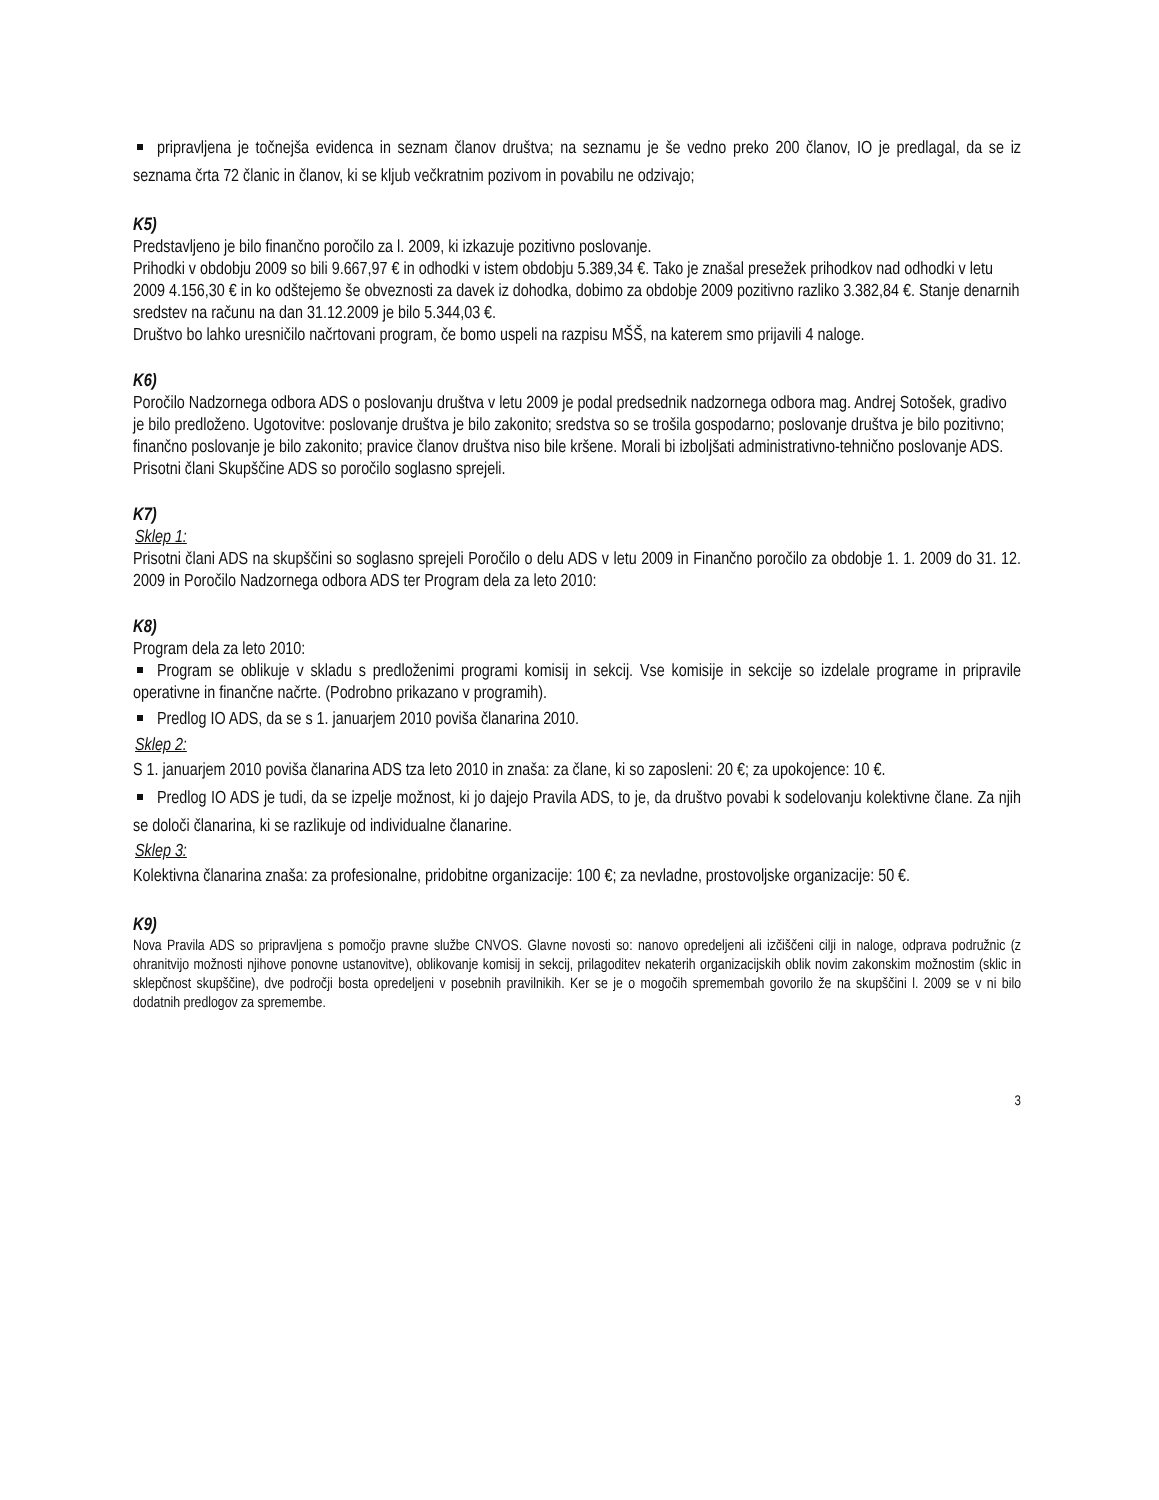pripravljena je točnejša evidenca in seznam članov društva; na seznamu je še vedno preko 200 članov, IO je predlagal, da se iz seznama črta 72 članic in članov, ki se kljub večkratnim pozivom in povabilu ne odzivajo;
K5)
Predstavljeno je bilo finančno poročilo za l. 2009, ki izkazuje pozitivno poslovanje.
Prihodki v obdobju 2009 so bili 9.667,97 € in odhodki v istem obdobju 5.389,34 €. Tako je znašal presežek prihodkov nad odhodki v letu 2009 4.156,30 € in ko odštejemo še obveznosti za davek iz dohodka, dobimo za obdobje 2009 pozitivno razliko 3.382,84 €. Stanje denarnih sredstev na računu na dan 31.12.2009 je bilo 5.344,03 €.
Društvo bo lahko uresničilo načrtovani program, če bomo uspeli na razpisu MŠŠ, na katerem smo prijavili 4 naloge.
K6)
Poročilo Nadzornega odbora ADS o poslovanju društva v letu 2009 je podal predsednik nadzornega odbora mag. Andrej Sotošek, gradivo je bilo predloženo. Ugotovitve: poslovanje društva je bilo zakonito; sredstva so se trošila gospodarno; poslovanje društva je bilo pozitivno; finančno poslovanje je bilo zakonito; pravice članov društva niso bile kršene. Morali bi izboljšati administrativno-tehnično poslovanje ADS.
Prisotni člani Skupščine ADS so poročilo soglasno sprejeli.
K7)
Sklep 1:
Prisotni člani ADS na skupščini so soglasno sprejeli Poročilo o delu ADS v letu 2009 in Finančno poročilo za obdobje 1. 1. 2009 do 31. 12. 2009 in Poročilo Nadzornega odbora ADS ter Program dela za leto 2010:
K8)
Program dela za leto 2010:
Program se oblikuje v skladu s predloženimi programi komisij in sekcij. Vse komisije in sekcije so izdelale programe in pripravile operativne in finančne načrte. (Podrobno prikazano v programih).
Predlog IO ADS, da se s 1. januarjem 2010 poviša članarina 2010.
Sklep 2:
S 1. januarjem 2010 poviša članarina ADS tza leto 2010 in znaša: za člane, ki so zaposleni: 20 €; za upokojence: 10 €.
Predlog IO ADS je tudi, da se izpelje možnost, ki jo dajejo Pravila ADS, to je, da društvo povabi k sodelovanju kolektivne člane. Za njih se določi članarina, ki se razlikuje od individualne članarine.
Sklep 3:
Kolektivna članarina znaša: za profesionalne, pridobitne organizacije: 100 €; za nevladne, prostovoljske organizacije: 50 €.
K9)
Nova Pravila ADS so pripravljena s pomočjo pravne službe CNVOS. Glavne novosti so: nanovo opredeljeni ali izčiščeni cilji in naloge, odprava podružnic (z ohranitvijo možnosti njihove ponovne ustanovitve), oblikovanje komisij in sekcij, prilagoditev nekaterih organizacijskih oblik novim zakonskim možnostim (sklic in sklepčnost skupščine), dve področji bosta opredeljeni v posebnih pravilnikih. Ker se je o mogočih spremembah govorilo že na skupščini l. 2009 se v ni bilo dodatnih predlogov za spremembe.
3